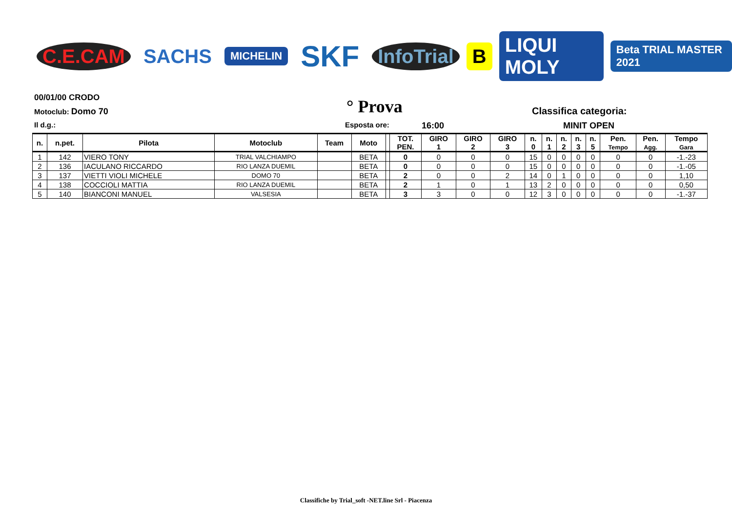C.E.CAM SACHS MICHELIN SKF InfoTrial B LIQUI MOLY Beta TRIAL MASTER 2021
00/01/00 CRODO
Motoclub: Domo 70
° Prova
Classifica categoria:
Il d.g.: Esposta ore: 16:00 MINIT OPEN
| n. | n.pet. | Pilota | Motoclub | Team | Moto | | TOT. PEN. | GIRO 1 | GIRO 2 | GIRO 3 | n. 0 | n. 1 | n. 2 | n. 3 | n. 5 | Pen. Tempo | Pen. Agg. | Tempo Gara |
| --- | --- | --- | --- | --- | --- | --- | --- | --- | --- | --- | --- | --- | --- | --- | --- | --- | --- | --- |
| 1 | 142 | VIERO TONY | TRIAL VALCHIAMPO | | BETA | | 0 | 0 | 0 | 0 | 15 | 0 | 0 | 0 | 0 | 0 | 0 | -1.-23 |
| 2 | 136 | IACULANO RICCARDO | RIO LANZA DUEMIL | | BETA | | 0 | 0 | 0 | 0 | 15 | 0 | 0 | 0 | 0 | 0 | 0 | -1.-05 |
| 3 | 137 | VIETTI VIOLI MICHELE | DOMO 70 | | BETA | | 2 | 0 | 0 | 2 | 14 | 0 | 1 | 0 | 0 | 0 | 0 | 1,10 |
| 4 | 138 | COCCIOLI MATTIA | RIO LANZA DUEMIL | | BETA | | 2 | 1 | 0 | 1 | 13 | 2 | 0 | 0 | 0 | 0 | 0 | 0,50 |
| 5 | 140 | BIANCONI MANUEL | VALSESIA | | BETA | | 3 | 3 | 0 | 0 | 12 | 3 | 0 | 0 | 0 | 0 | 0 | -1.-37 |
Classifiche by Trial_soft -NET.line Srl - Piacenza